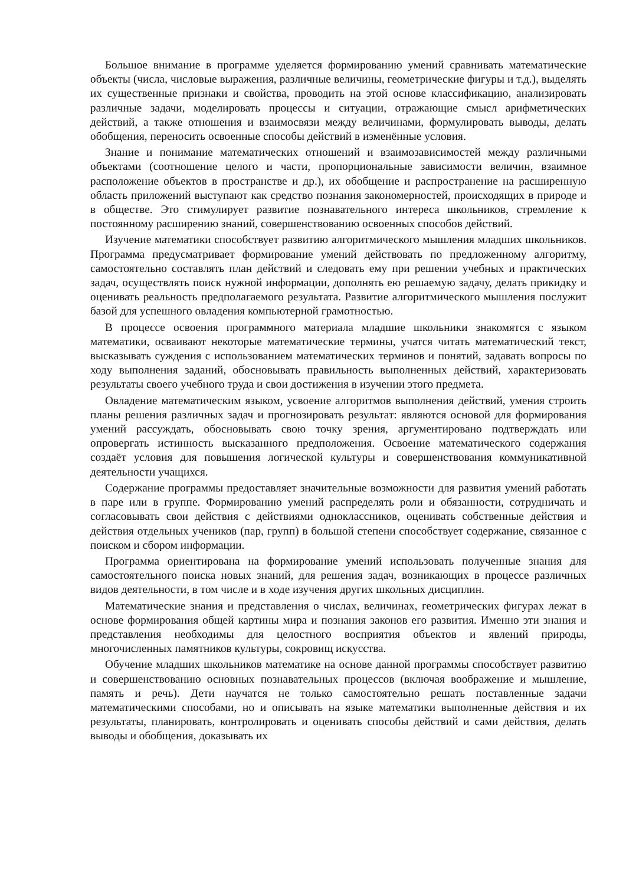Большое внимание в программе уделяется формированию умений сравнивать математические объекты (числа, числовые выражения, различные величины, геометрические фигуры и т.д.), выделять их существенные признаки и свойства, проводить на этой основе классификацию, анализировать различные задачи, моделировать процессы и ситуации, отражающие смысл арифметических действий, а также отношения и взаимосвязи между величинами, формулировать выводы, делать обобщения, переносить освоенные способы действий в изменённые условия.
Знание и понимание математических отношений и взаимозависимостей между различными объектами (соотношение целого и части, пропорциональные зависимости величин, взаимное расположение объектов в пространстве и др.), их обобщение и распространение на расширенную область приложений выступают как средство познания закономерностей, происходящих в природе и в обществе. Это стимулирует развитие познавательного интереса школьников, стремление к постоянному расширению знаний, совершенствованию освоенных способов действий.
Изучение математики способствует развитию алгоритмического мышления младших школьников. Программа предусматривает формирование умений действовать по предложенному алгоритму, самостоятельно составлять план действий и следовать ему при решении учебных и практических задач, осуществлять поиск нужной информации, дополнять ею решаемую задачу, делать прикидку и оценивать реальность предполагаемого результата. Развитие алгоритмического мышления послужит базой для успешного овладения компьютерной грамотностью.
В процессе освоения программного материала младшие школьники знакомятся с языком математики, осваивают некоторые математические термины, учатся читать математический текст, высказывать суждения с использованием математических терминов и понятий, задавать вопросы по ходу выполнения заданий, обосновывать правильность выполненных действий, характеризовать результаты своего учебного труда и свои достижения в изучении этого предмета.
Овладение математическим языком, усвоение алгоритмов выполнения действий, умения строить планы решения различных задач и прогнозировать результат: являются основой для формирования умений рассуждать, обосновывать свою точку зрения, аргументировано подтверждать или опровергать истинность высказанного предположения. Освоение математического содержания создаёт условия для повышения логической культуры и совершенствования коммуникативной деятельности учащихся.
Содержание программы предоставляет значительные возможности для развития умений работать в паре или в группе. Формированию умений распределять роли и обязанности, сотрудничать и согласовывать свои действия с действиями одноклассников, оценивать собственные действия и действия отдельных учеников (пар, групп) в большой степени способствует содержание, связанное с поиском и сбором информации.
Программа ориентирована на формирование умений использовать полученные знания для самостоятельного поиска новых знаний, для решения задач, возникающих в процессе различных видов деятельности, в том числе и в ходе изучения других школьных дисциплин.
Математические знания и представления о числах, величинах, геометрических фигурах лежат в основе формирования общей картины мира и познания законов его развития. Именно эти знания и представления необходимы для целостного восприятия объектов и явлений природы, многочисленных памятников культуры, сокровищ искусства.
Обучение младших школьников математике на основе данной программы способствует развитию и совершенствованию основных познавательных процессов (включая воображение и мышление, память и речь). Дети научатся не только самостоятельно решать поставленные задачи математическими способами, но и описывать на языке математики выполненные действия и их результаты, планировать, контролировать и оценивать способы действий и сами действия, делать выводы и обобщения, доказывать их